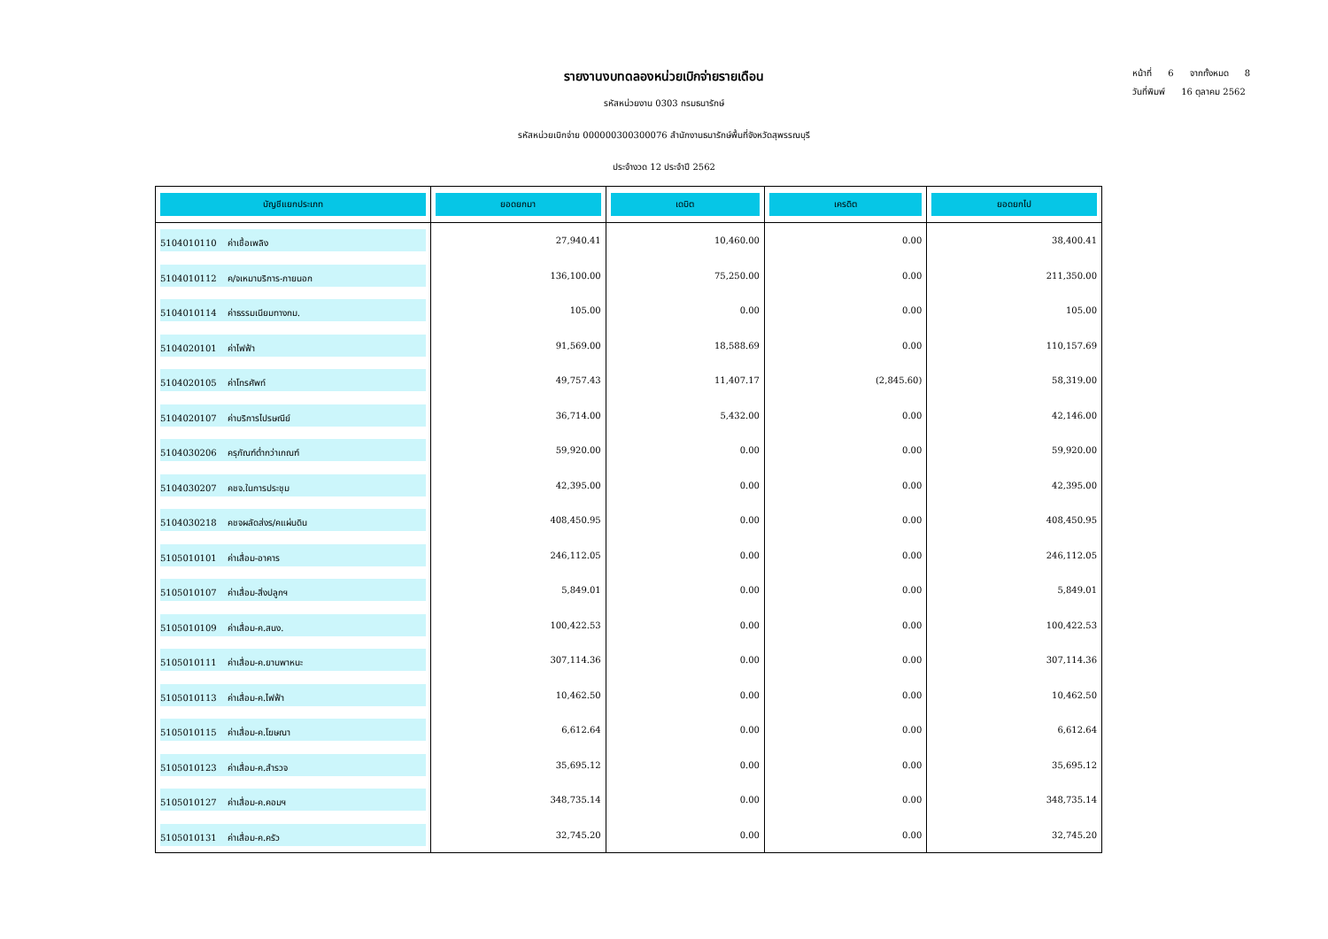รายงานงบทดลองหน่วยเบิกจ่ายรายเดือน
รหัสหน่วยงาน 0303 กรมธนารักษ์
รหัสหน่วยเบิกจ่าย 000000300300076 สำนักงานธนารักษ์พื้นที่จังหวัดสุพรรณบุรี
ประจำงวด 12 ประจำปี 2562
หน้าที่ 6 จากทั้งหมด 8
วันที่พิมพ์ 16 ตุลาคม 2562
| บัญชีแยกประเภท | ยอดยกมา | เดบิต | เครดิต | ยอดยกไป |
| --- | --- | --- | --- | --- |
| 5104010110 ค่าเชื้อเพลิง | 27,940.41 | 10,460.00 | 0.00 | 38,400.41 |
| 5104010112 ค/จเหมาบริการ-ภายนอก | 136,100.00 | 75,250.00 | 0.00 | 211,350.00 |
| 5104010114 ค่าธรรมเนียมทางกม. | 105.00 | 0.00 | 0.00 | 105.00 |
| 5104020101 ค่าไฟฟ้า | 91,569.00 | 18,588.69 | 0.00 | 110,157.69 |
| 5104020105 ค่าโทรศัพท์ | 49,757.43 | 11,407.17 | (2,845.60) | 58,319.00 |
| 5104020107 ค่าบริการไปรษณีย์ | 36,714.00 | 5,432.00 | 0.00 | 42,146.00 |
| 5104030206 ครุภัณฑ์ต่ำกว่าเกณฑ์ | 59,920.00 | 0.00 | 0.00 | 59,920.00 |
| 5104030207 คชจ.ในการประชุม | 42,395.00 | 0.00 | 0.00 | 42,395.00 |
| 5104030218 คชจผลัดส่งร/คแผ่นดิน | 408,450.95 | 0.00 | 0.00 | 408,450.95 |
| 5105010101 ค่าเสื่อม-อาคาร | 246,112.05 | 0.00 | 0.00 | 246,112.05 |
| 5105010107 ค่าเสื่อม-สิ่งปลูกฯ | 5,849.01 | 0.00 | 0.00 | 5,849.01 |
| 5105010109 ค่าเสื่อม-ค.สนง. | 100,422.53 | 0.00 | 0.00 | 100,422.53 |
| 5105010111 ค่าเสื่อม-ค.ยานพาหนะ | 307,114.36 | 0.00 | 0.00 | 307,114.36 |
| 5105010113 ค่าเสื่อม-ค.ไฟฟ้า | 10,462.50 | 0.00 | 0.00 | 10,462.50 |
| 5105010115 ค่าเสื่อม-ค.โฆษณา | 6,612.64 | 0.00 | 0.00 | 6,612.64 |
| 5105010123 ค่าเสื่อม-ค.สำรวจ | 35,695.12 | 0.00 | 0.00 | 35,695.12 |
| 5105010127 ค่าเสื่อม-ค.คอมฯ | 348,735.14 | 0.00 | 0.00 | 348,735.14 |
| 5105010131 ค่าเสื่อม-ค.ครัว | 32,745.20 | 0.00 | 0.00 | 32,745.20 |